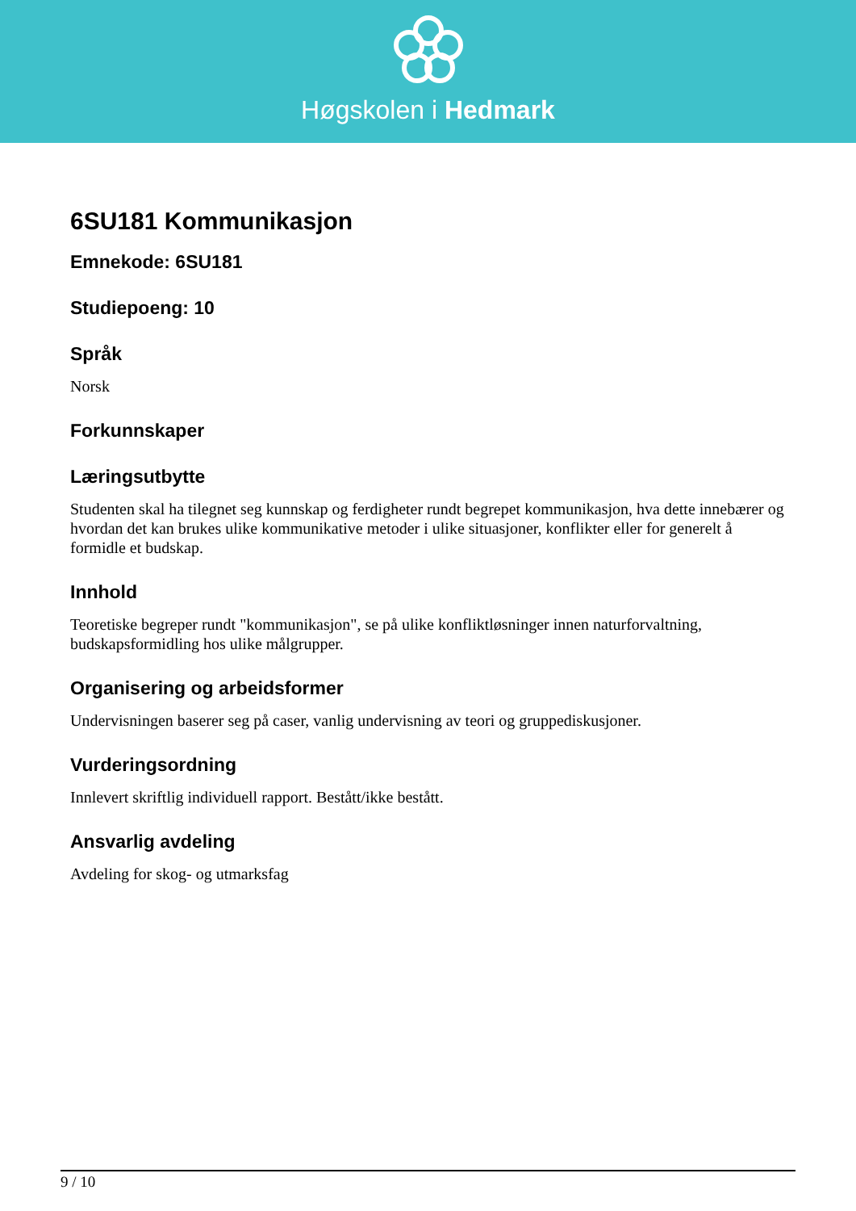Høgskolen i Hedmark
6SU181 Kommunikasjon
Emnekode: 6SU181
Studiepoeng: 10
Språk
Norsk
Forkunnskaper
Læringsutbytte
Studenten skal ha tilegnet seg kunnskap og ferdigheter rundt begrepet kommunikasjon, hva dette innebærer og hvordan det kan brukes ulike kommunikative metoder i ulike situasjoner, konflikter eller for generelt å formidle et budskap.
Innhold
Teoretiske begreper rundt "kommunikasjon", se på ulike konfliktløsninger innen naturforvaltning, budskapsformidling hos ulike målgrupper.
Organisering og arbeidsformer
Undervisningen baserer seg på caser, vanlig undervisning av teori og gruppediskusjoner.
Vurderingsordning
Innlevert skriftlig individuell rapport. Bestått/ikke bestått.
Ansvarlig avdeling
Avdeling for skog- og utmarksfag
9 / 10